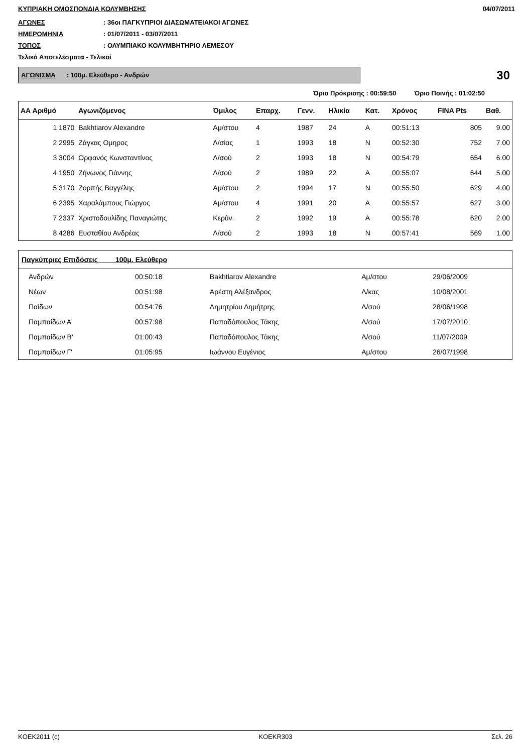ΚΥΠΡΙΑΚΗ ΟΜΟΣΠΟΝΔΙΑ ΚΟΛΥΜΒΗΣΗΣ 04/07/2011
ΑΓΩΝΕΣ: 36οι ΠΑΓΚΥΠΡΙΟΙ ΔΙΑΣΩΜΑΤΕΙΑΚΟΙ ΑΓΩΝΕΣ
ΗΜΕΡΟΜΗΝΙΑ: 01/07/2011 - 03/07/2011
ΤΟΠΟΣ: ΟΛΥΜΠΙΑΚΟ ΚΟΛΥΜΒΗΤΗΡΙΟ ΛΕΜΕΣΟΥ
Τελικά Αποτελέσματα - Τελικοί
ΑΓΩΝΙΣΜΑ : 100μ. Ελεύθερο - Ανδρών
30
Όριο Πρόκρισης : 00:59:50 Όριο Ποινής : 01:02:50
| ΑΑ Αριθμό | Αγωνιζόμενος | Όμιλος | Επαρχ. | Γενν. | Ηλικία | Κατ. | Χρόνος | FINA Pts | Βαθ. |
| --- | --- | --- | --- | --- | --- | --- | --- | --- | --- |
| 1 1870 | Bakhtiarov Alexandre | Αμ/στου | 4 | 1987 | 24 | Α | 00:51:13 | 805 | 9.00 |
| 2 2995 | Ζάγκας Ομηρος | Λ/σίας | 1 | 1993 | 18 | Ν | 00:52:30 | 752 | 7.00 |
| 3 3004 | Ορφανός Κωνσταντίνος | Λ/σού | 2 | 1993 | 18 | Ν | 00:54:79 | 654 | 6.00 |
| 4 1950 | Ζήνωνος Γιάννης | Λ/σού | 2 | 1989 | 22 | Α | 00:55:07 | 644 | 5.00 |
| 5 3170 | Ζορπής Βαγγέλης | Αμ/στου | 2 | 1994 | 17 | Ν | 00:55:50 | 629 | 4.00 |
| 6 2395 | Χαραλάμπους Γιώργος | Αμ/στου | 4 | 1991 | 20 | Α | 00:55:57 | 627 | 3.00 |
| 7 2337 | Χριστοδουλίδης Παναγιώτης | Κερύν. | 2 | 1992 | 19 | Α | 00:55:78 | 620 | 2.00 |
| 8 4286 | Ευσταθίου Ανδρέας | Λ/σού | 2 | 1993 | 18 | Ν | 00:57:41 | 569 | 1.00 |
| Παγκύπριες Επιδόσεις 100μ. Ελεύθερο | | | | |
| --- | --- | --- | --- | --- |
| Ανδρών | 00:50:18 | Bakhtiarov Alexandre | Αμ/στου | 29/06/2009 |
| Νέων | 00:51:98 | Αρέστη Αλέξανδρος | Λ/κας | 10/08/2001 |
| Παίδων | 00:54:76 | Δημητρίου Δημήτρης | Λ/σού | 28/06/1998 |
| Παμπαίδων Α' | 00:57:98 | Παπαδόπουλος Τάκης | Λ/σού | 17/07/2010 |
| Παμπαίδων Β' | 01:00:43 | Παπαδόπουλος Τάκης | Λ/σού | 11/07/2009 |
| Παμπαίδων Γ' | 01:05:95 | Ιωάννου Ευγένιος | Αμ/στου | 26/07/1998 |
KOEK2011 (c) KOEKR303 Σελ. 26